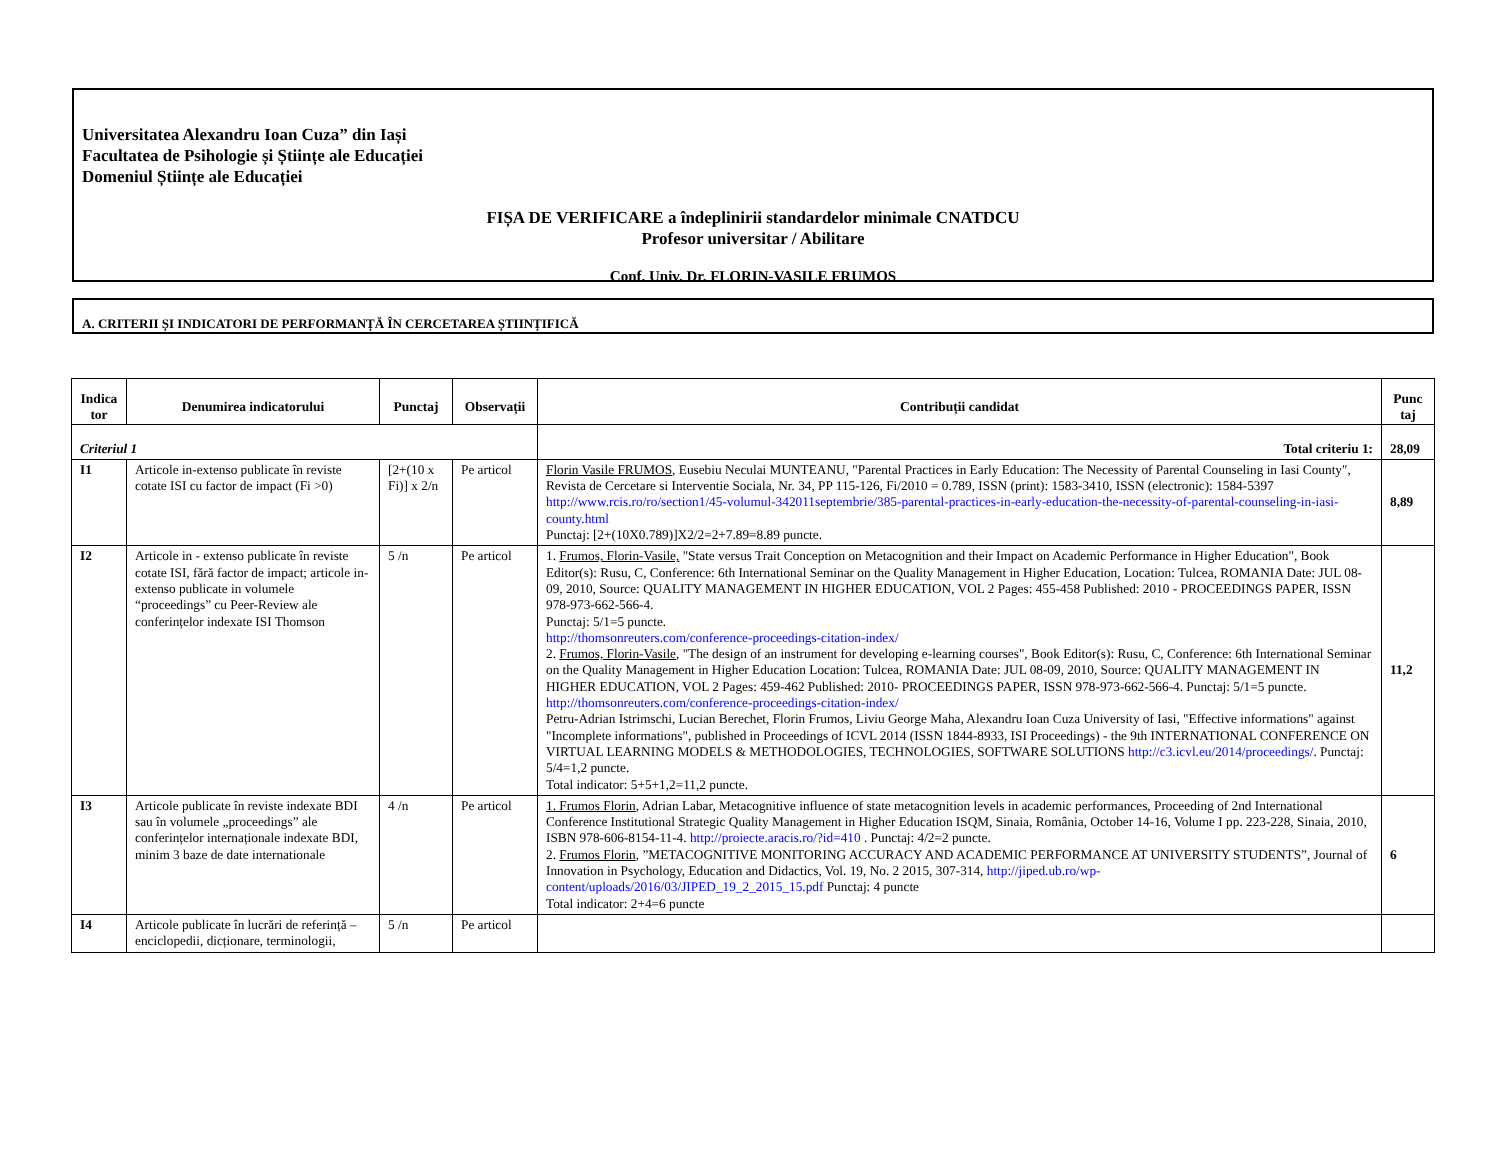Universitatea Alexandru Ioan Cuza” din Iași
Facultatea de Psihologie și Științe ale Educației
Domeniul Științe ale Educației
FIȘA DE VERIFICARE a îndeplinirii standardelor minimale CNATDCU
Profesor universitar / Abilitare
Conf. Univ. Dr. FLORIN-VASILE FRUMOS
A. CRITERII ȘI INDICATORI DE PERFORMANȚĂ ÎN CERCETAREA ȘTIINȚIFICĂ
| Indica tor | Denumirea indicatorului | Punctaj | Observații | Contribuții candidat | Punc taj |
| --- | --- | --- | --- | --- | --- |
| Criteriul 1 | | | | Total criteriu 1: | 28,09 |
| I1 | Articole in-extenso publicate în reviste cotate ISI cu factor de impact (Fi >0) | [2+(10 x Fi)] x 2/n | Pe articol | Florin Vasile FRUMOS , Eusebiu Neculai MUNTEANU, "Parental Practices in Early Education: The Necessity of Parental Counseling in Iasi County″, Revista de Cercetare si Interventie Sociala, Nr. 34, PP 115-126, Fi/2010 = 0.789, ISSN (print): 1583-3410, ISSN (electronic): 1584-5397 http://www.rcis.ro/ro/section1/45-volumul-342011septembrie/385-parental-practices-in-early-education-the-necessity-of-parental-counseling-in-iasi-county.html Punctaj: [2+(10X0.789)]X2/2=2+7.89=8.89 puncte. | 8,89 |
| I2 | Articole in - extenso publicate în reviste cotate ISI, fără factor de impact; articole in- extenso publicate in volumele “proceedings” cu Peer-Review ale conferințelor indexate ISI Thomson | 5 /n | Pe articol | 1. Frumos, Florin-Vasile, "State versus Trait Conception on Metacognition and their Impact on Academic Performance in Higher Education", Book Editor(s): Rusu, C, Conference: 6th International Seminar on the Quality Management in Higher Education, Location: Tulcea, ROMANIA Date: JUL 08-09, 2010, Source: QUALITY MANAGEMENT IN HIGHER EDUCATION, VOL 2 Pages: 455-458 Published: 2010 - PROCEEDINGS PAPER, ISSN 978-973-662-566-4. Punctaj: 5/1=5 puncte. http://thomsonreuters.com/conference-proceedings-citation-index/ 2. Frumos, Florin-Vasile , "The design of an instrument for developing e-learning courses", Book Editor(s): Rusu, C, Conference: 6th International Seminar on the Quality Management in Higher Education Location: Tulcea, ROMANIA Date: JUL 08-09, 2010, Source: QUALITY MANAGEMENT IN HIGHER EDUCATION, VOL 2 Pages: 459-462 Published: 2010- PROCEEDINGS PAPER, ISSN 978-973-662-566-4. Punctaj: 5/1=5 puncte. http://thomsonreuters.com/conference-proceedings-citation-index/ Petru-Adrian Istrimschi, Lucian Berechet, Florin Frumos, Liviu George Maha, Alexandru Ioan Cuza University of Iasi, "Effective informations" against "Incomplete informations", published in Proceedings of ICVL 2014 (ISSN 1844-8933, ISI Proceedings) - the 9th INTERNATIONAL CONFERENCE ON VIRTUAL LEARNING MODELS & METHODOLOGIES, TECHNOLOGIES, SOFTWARE SOLUTIONS http://c3.icvl.eu/2014/proceedings/ . Punctaj: 5/4=1,2 puncte. Total indicator: 5+5+1,2=11,2 puncte. | 11,2 |
| I3 | Articole publicate în reviste indexate BDI sau în volumele „proceedings” ale conferințelor internaționale indexate BDI, minim 3 baze de date internationale | 4 /n | Pe articol | 1. Frumos Florin , Adrian Labar, Metacognitive influence of state metacognition levels in academic performances, Proceeding of 2nd International Conference Institutional Strategic Quality Management in Higher Education ISQM, Sinaia, România, October 14-16, Volume I pp. 223-228, Sinaia, 2010, ISBN 978-606-8154-11-4. http://proiecte.aracis.ro/?id=410 . Punctaj: 4/2=2 puncte. 2. Frumos Florin , ”METACOGNITIVE MONITORING ACCURACY AND ACADEMIC PERFORMANCE AT UNIVERSITY STUDENTS”, Journal of Innovation in Psychology, Education and Didactics, Vol. 19, No. 2 2015, 307-314, http://jiped.ub.ro/wp-content/uploads/2016/03/JIPED_19_2_2015_15.pdf Punctaj: 4 puncte Total indicator: 2+4=6 puncte | 6 |
| I4 | Articole publicate în lucrări de referință – enciclopedii, dicționare, terminologii, | 5 /n | Pe articol | | |